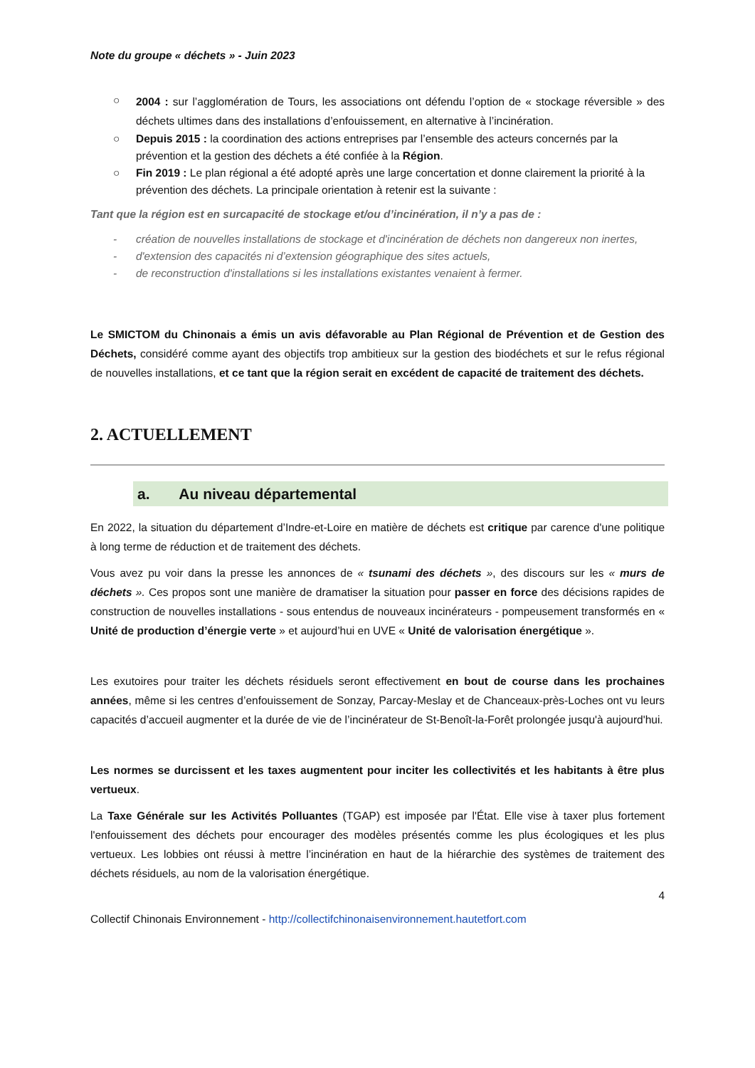Note du groupe « déchets » - Juin 2023
○ 2004 : sur l’agglomération de Tours, les associations ont défendu l’option de « stockage réversible » des déchets ultimes dans des installations d’enfouissement, en alternative à l’incinération.
○ Depuis 2015 : la coordination des actions entreprises par l’ensemble des acteurs concernés par la prévention et la gestion des déchets a été confiée à la Région.
○ Fin 2019 : Le plan régional a été adopté après une large concertation et donne clairement la priorité à la prévention des déchets. La principale orientation à retenir est la suivante :
Tant que la région est en surcapacité de stockage et/ou d’incinération, il n’y a pas de :
- création de nouvelles installations de stockage et d'incinération de déchets non dangereux non inertes,
- d'extension des capacités ni d’extension géographique des sites actuels,
- de reconstruction d'installations si les installations existantes venaient à fermer.
Le SMICTOM du Chinonais a émis un avis défavorable au Plan Régional de Prévention et de Gestion des Déchets, considéré comme ayant des objectifs trop ambitieux sur la gestion des biodéchets et sur le refus régional de nouvelles installations, et ce tant que la région serait en excédent de capacité de traitement des déchets.
2. ACTUELLEMENT
a. Au niveau départemental
En 2022, la situation du département d’Indre-et-Loire en matière de déchets est critique par carence d'une politique à long terme de réduction et de traitement des déchets.
Vous avez pu voir dans la presse les annonces de « tsunami des déchets », des discours sur les « murs de déchets ». Ces propos sont une manière de dramatiser la situation pour passer en force des décisions rapides de construction de nouvelles installations - sous entendus de nouveaux incinérateurs - pompeusement transformés en « Unité de production d’énergie verte » et aujourd’hui en UVE « Unité de valorisation énergétique ».
Les exutoires pour traiter les déchets résiduels seront effectivement en bout de course dans les prochaines années, même si les centres d’enfouissement de Sonzay, Parcay-Meslay et de Chanceaux-près-Loches ont vu leurs capacités d’accueil augmenter et la durée de vie de l’incinérateur de St-Benoît-la-Forêt prolongée jusqu'à aujourd'hui.
Les normes se durcissent et les taxes augmentent pour inciter les collectivités et les habitants à être plus vertueux.
La Taxe Générale sur les Activités Polluantes (TGAP) est imposée par l'État. Elle vise à taxer plus fortement l'enfouissement des déchets pour encourager des modèles présentés comme les plus écologiques et les plus vertueux. Les lobbies ont réussi à mettre l’incinération en haut de la hiérarchie des systèmes de traitement des déchets résiduels, au nom de la valorisation énergétique.
4
Collectif Chinonais Environnement - http://collectifchinonaisenvironnement.hautetfort.com